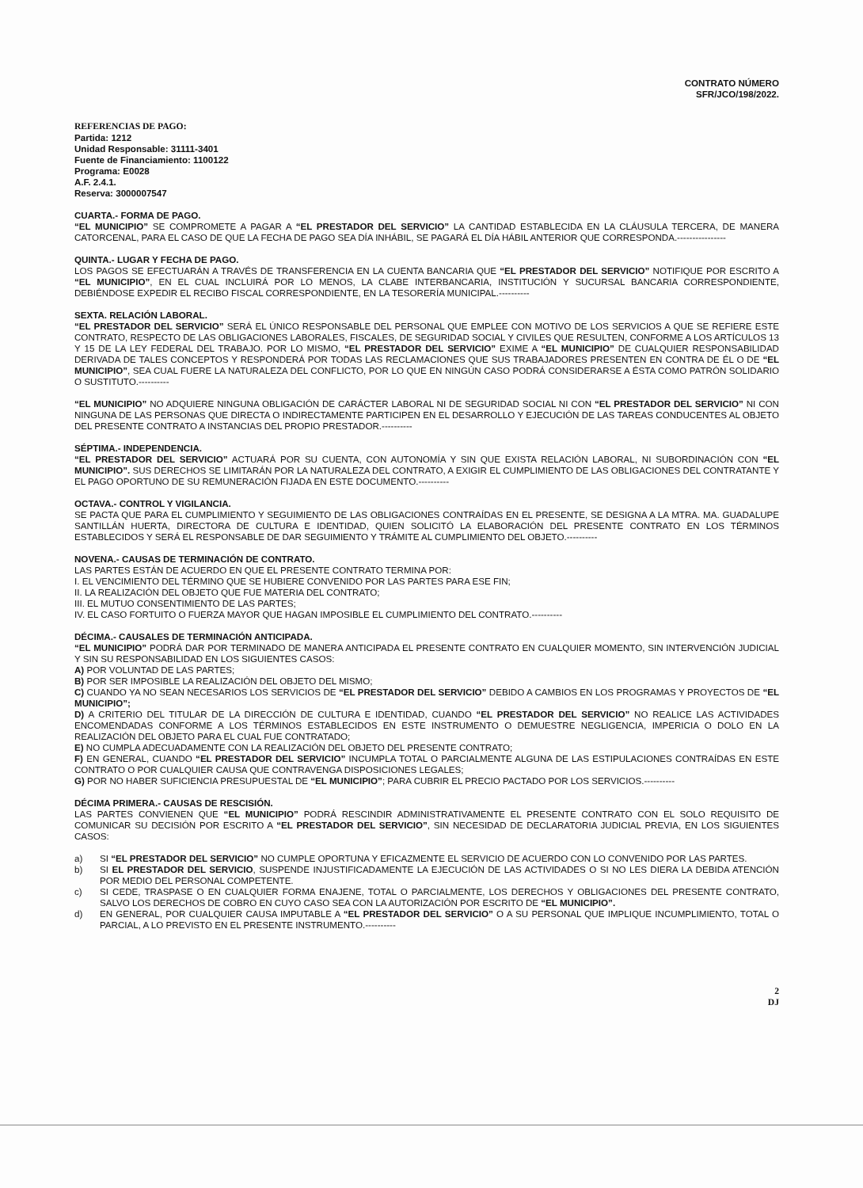CONTRATO NÚMERO
SFR/JCO/198/2022.
REFERENCIAS DE PAGO:
Partida: 1212
Unidad Responsable: 31111-3401
Fuente de Financiamiento: 1100122
Programa: E0028
A.F. 2.4.1.
Reserva: 3000007547
CUARTA.- FORMA DE PAGO.
“EL MUNICIPIO” SE COMPROMETE A PAGAR A “EL PRESTADOR DEL SERVICIO” LA CANTIDAD ESTABLECIDA EN LA CLÁUSULA TERCERA, DE MANERA CATORCENAL, PARA EL CASO DE QUE LA FECHA DE PAGO SEA DÍA INHÁBIL, SE PAGARÁ EL DÍA HÁBIL ANTERIOR QUE CORRESPONDA.----------------
QUINTA.- LUGAR Y FECHA DE PAGO.
LOS PAGOS SE EFECTUARÁN A TRAVÉS DE TRANSFERENCIA EN LA CUENTA BANCARIA QUE “EL PRESTADOR DEL SERVICIO” NOTIFIQUE POR ESCRITO A “EL MUNICIPIO”, EN EL CUAL INCLUIRÁ POR LO MENOS, LA CLABE INTERBANCARIA, INSTITUCIÓN Y SUCURSAL BANCARIA CORRESPONDIENTE, DEBIÉNDOSE EXPEDIR EL RECIBO FISCAL CORRESPONDIENTE, EN LA TESORERÍA MUNICIPAL.----------
SEXTA. RELACIÓN LABORAL.
“EL PRESTADOR DEL SERVICIO” SERÁ EL ÚNICO RESPONSABLE DEL PERSONAL QUE EMPLEE CON MOTIVO DE LOS SERVICIOS A QUE SE REFIERE ESTE CONTRATO, RESPECTO DE LAS OBLIGACIONES LABORALES, FISCALES, DE SEGURIDAD SOCIAL Y CIVILES QUE RESULTEN, CONFORME A LOS ARTÍCULOS 13 Y 15 DE LA LEY FEDERAL DEL TRABAJO. POR LO MISMO, “EL PRESTADOR DEL SERVICIO” EXIME A “EL MUNICIPIO” DE CUALQUIER RESPONSABILIDAD DERIVADA DE TALES CONCEPTOS Y RESPONDERÁ POR TODAS LAS RECLAMACIONES QUE SUS TRABAJADORES PRESENTEN EN CONTRA DE ÉL O DE “EL MUNICIPIO”, SEA CUAL FUERE LA NATURALEZA DEL CONFLICTO, POR LO QUE EN NINGÚN CASO PODRÁ CONSIDERARSE A ÉSTA COMO PATRÓN SOLIDARIO O SUSTITUTO.----------
“EL MUNICIPIO” NO ADQUIERE NINGUNA OBLIGACIÓN DE CARÁCTER LABORAL NI DE SEGURIDAD SOCIAL NI CON “EL PRESTADOR DEL SERVICIO” NI CON NINGUNA DE LAS PERSONAS QUE DIRECTA O INDIRECTAMENTE PARTICIPEN EN EL DESARROLLO Y EJECUCIÓN DE LAS TAREAS CONDUCENTES AL OBJETO DEL PRESENTE CONTRATO A INSTANCIAS DEL PROPIO PRESTADOR.----------
SÉPTIMA.- INDEPENDENCIA.
“EL PRESTADOR DEL SERVICIO” ACTUARÁ POR SU CUENTA, CON AUTONOMÍA Y SIN QUE EXISTA RELACIÓN LABORAL, NI SUBORDINACIÓN CON “EL MUNICIPIO”. SUS DERECHOS SE LIMITARÁN POR LA NATURALEZA DEL CONTRATO, A EXIGIR EL CUMPLIMIENTO DE LAS OBLIGACIONES DEL CONTRATANTE Y EL PAGO OPORTUNO DE SU REMUNERACIÓN FIJADA EN ESTE DOCUMENTO.----------
OCTAVA.- CONTROL Y VIGILANCIA.
SE PACTA QUE PARA EL CUMPLIMIENTO Y SEGUIMIENTO DE LAS OBLIGACIONES CONTRAÍDAS EN EL PRESENTE, SE DESIGNA A LA MTRA. MA. GUADALUPE SANTILLÁN HUERTA, DIRECTORA DE CULTURA E IDENTIDAD, QUIEN SOLICITÓ LA ELABORACIÓN DEL PRESENTE CONTRATO EN LOS TÉRMINOS ESTABLECIDOS Y SERÁ EL RESPONSABLE DE DAR SEGUIMIENTO Y TRÁMITE AL CUMPLIMIENTO DEL OBJETO.----------
NOVENA.- CAUSAS DE TERMINACIÓN DE CONTRATO.
LAS PARTES ESTÁN DE ACUERDO EN QUE EL PRESENTE CONTRATO TERMINA POR:
I. EL VENCIMIENTO DEL TÉRMINO QUE SE HUBIERE CONVENIDO POR LAS PARTES PARA ESE FIN;
II. LA REALIZACIÓN DEL OBJETO QUE FUE MATERIA DEL CONTRATO;
III. EL MUTUO CONSENTIMIENTO DE LAS PARTES;
IV. EL CASO FORTUITO O FUERZA MAYOR QUE HAGAN IMPOSIBLE EL CUMPLIMIENTO DEL CONTRATO.----------
DÉCIMA.- CAUSALES DE TERMINACIÓN ANTICIPADA.
“EL MUNICIPIO” PODRÁ DAR POR TERMINADO DE MANERA ANTICIPADA EL PRESENTE CONTRATO EN CUALQUIER MOMENTO, SIN INTERVENCIÓN JUDICIAL Y SIN SU RESPONSABILIDAD EN LOS SIGUIENTES CASOS:
A) POR VOLUNTAD DE LAS PARTES;
B) POR SER IMPOSIBLE LA REALIZACIÓN DEL OBJETO DEL MISMO;
C) CUANDO YA NO SEAN NECESARIOS LOS SERVICIOS DE “EL PRESTADOR DEL SERVICIO” DEBIDO A CAMBIOS EN LOS PROGRAMAS Y PROYECTOS DE “EL MUNICIPIO”;
D) A CRITERIO DEL TITULAR DE LA DIRECCIÓN DE CULTURA E IDENTIDAD, CUANDO “EL PRESTADOR DEL SERVICIO” NO REALICE LAS ACTIVIDADES ENCOMENDADAS CONFORME A LOS TÉRMINOS ESTABLECIDOS EN ESTE INSTRUMENTO O DEMUESTRE NEGLIGENCIA, IMPERICIA O DOLO EN LA REALIZACIÓN DEL OBJETO PARA EL CUAL FUE CONTRATADO;
E) NO CUMPLA ADECUADAMENTE CON LA REALIZACIÓN DEL OBJETO DEL PRESENTE CONTRATO;
F) EN GENERAL, CUANDO “EL PRESTADOR DEL SERVICIO” INCUMPLA TOTAL O PARCIALMENTE ALGUNA DE LAS ESTIPULACIONES CONTRAÍDAS EN ESTE CONTRATO O POR CUALQUIER CAUSA QUE CONTRAVENGA DISPOSICIONES LEGALES;
G) POR NO HABER SUFICIENCIA PRESUPUESTAL DE “EL MUNICIPIO”; PARA CUBRIR EL PRECIO PACTADO POR LOS SERVICIOS.----------
DÉCIMA PRIMERA.- CAUSAS DE RESCISIÓN.
LAS PARTES CONVIENEN QUE “EL MUNICIPIO” PODRÁ RESCINDIR ADMINISTRATIVAMENTE EL PRESENTE CONTRATO CON EL SOLO REQUISITO DE COMUNICAR SU DECISIÓN POR ESCRITO A “EL PRESTADOR DEL SERVICIO”, SIN NECESIDAD DE DECLARATORIA JUDICIAL PREVIA, EN LOS SIGUIENTES CASOS:
a) SI “EL PRESTADOR DEL SERVICIO” NO CUMPLE OPORTUNA Y EFICAZMENTE EL SERVICIO DE ACUERDO CON LO CONVENIDO POR LAS PARTES.
b) SI EL PRESTADOR DEL SERVICIO, SUSPENDE INJUSTIFICADAMENTE LA EJECUCIÓN DE LAS ACTIVIDADES O SI NO LES DIERA LA DEBIDA ATENCIÓN POR MEDIO DEL PERSONAL COMPETENTE.
c) SI CEDE, TRASPASE O EN CUALQUIER FORMA ENAJENE, TOTAL O PARCIALMENTE, LOS DERECHOS Y OBLIGACIONES DEL PRESENTE CONTRATO, SALVO LOS DERECHOS DE COBRO EN CUYO CASO SEA CON LA AUTORIZACIÓN POR ESCRITO DE “EL MUNICIPIO”.
d) EN GENERAL, POR CUALQUIER CAUSA IMPUTABLE A “EL PRESTADOR DEL SERVICIO” O A SU PERSONAL QUE IMPLIQUE INCUMPLIMIENTO, TOTAL O PARCIAL, A LO PREVISTO EN EL PRESENTE INSTRUMENTO.----------
2
DJ